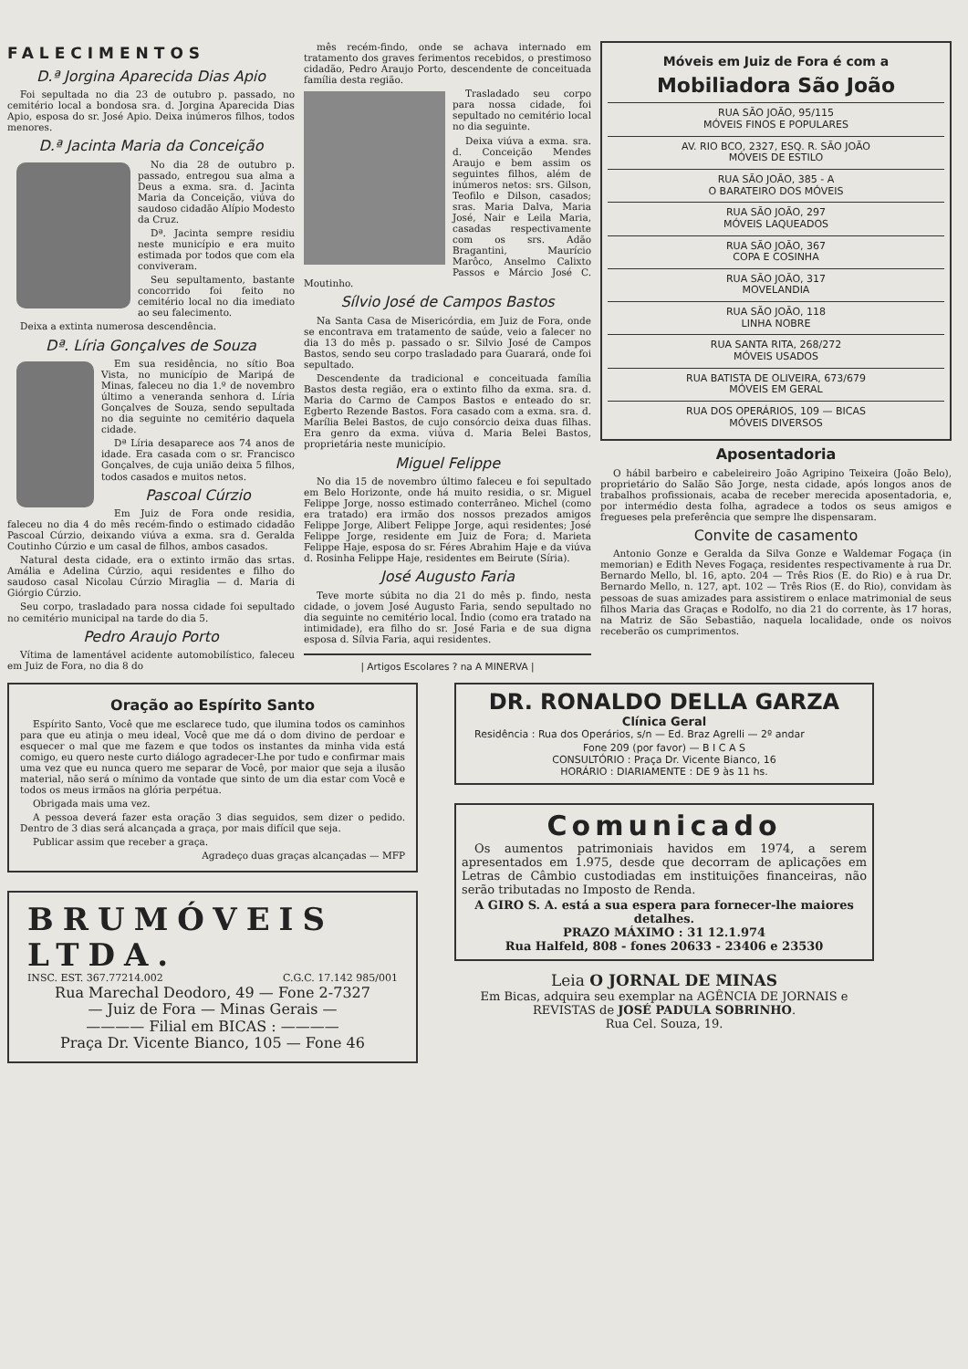FALECIMENTOS
D.ª Jorgina Aparecida Dias Apio
Foi sepultada no dia 23 de outubro p. passado, no cemitério local a bondosa sra. d. Jorgina Aparecida Dias Apio, esposa do sr. José Apio. Deixa inúmeros filhos, todos menores.
D.ª Jacinta Maria da Conceição
No dia 28 de outubro p. passado, entregou sua alma a Deus a exma. sra. d. Jacinta Maria da Conceição, viúva do saudoso cidadão Alípio Modesto da Cruz.
Dª. Jacinta sempre residiu neste município e era muito estimada por todos que com ela conviveram.
Seu sepultamento, bastante concorrido foi feito no cemitério local no dia imediato ao seu falecimento.
Deixa a extinta numerosa descendência.
Dª. Líria Gonçalves de Souza
Em sua residência, no sítio Boa Vista, no município de Maripá de Minas, faleceu no dia 1.º de novembro último a veneranda senhora d. Líria Gonçalves de Souza, sendo sepultada no dia seguinte no cemitério daquela cidade.
Dª Líria desaparece aos 74 anos de idade. Era casada com o sr. Francisco Gonçalves, de cuja união deixa 5 filhos, todos casados e muitos netos.
Pascoal Cúrzio
Em Juiz de Fora onde residia, faleceu no dia 4 do mês recém-findo o estimado cidadão Pascoal Cúrzio, deixando viúva a exma. sra d. Geralda Coutinho Cúrzio e um casal de filhos, ambos casados.
Natural desta cidade, era o extinto irmão das srtas. Amália e Adelina Cúrzio, aqui residentes e filho do saudoso casal Nicolau Cúrzio Miraglia — d. Maria di Giórgio Cúrzio.
Seu corpo, trasladado para nossa cidade foi sepultado no cemitério municipal na tarde do dia 5.
Pedro Araujo Porto
Vítima de lamentável acidente automobilístico, faleceu em Juiz de Fora, no dia 8 do
mês recém-findo, onde se achava internado em tratamento dos graves ferimentos recebidos, o prestimoso cidadão, Pedro Araujo Porto, descendente de conceituada família desta região.
Trasladado seu corpo para nossa cidade, foi sepultado no cemitério local no dia seguinte.
Deixa viúva a exma. sra. d. Conceição Mendes Araujo e bem assim os seguintes filhos, além de inúmeros netos: srs. Gilson, Teofilo e Dilson, casados; sras. Maria Dalva, Maria José, Nair e Leila Maria, casadas respectivamente com os srs. Adão Bragantini, Maurício Marôco, Anselmo Calixto Passos e Márcio José C. Moutinho.
Sílvio José de Campos Bastos
Na Santa Casa de Misericórdia, em Juiz de Fora, onde se encontrava em tratamento de saúde, veio a falecer no dia 13 do mês p. passado o sr. Silvio José de Campos Bastos, sendo seu corpo trasladado para Guarará, onde foi sepultado.
Descendente da tradicional e conceituada família Bastos desta região, era o extinto filho da exma. sra. d. Maria do Carmo de Campos Bastos e enteado do sr. Egberto Rezende Bastos. Fora casado com a exma. sra. d. Marília Belei Bastos, de cujo consórcio deixa duas filhas. Era genro da exma. viúva d. Maria Belei Bastos, proprietária neste município.
Miguel Felippe
No dia 15 de novembro último faleceu e foi sepultado em Belo Horizonte, onde há muito residia, o sr. Miguel Felippe Jorge, nosso estimado conterrâneo. Michel (como era tratado) era irmão dos nossos prezados amigos Felippe Jorge, Alibert Felippe Jorge, aqui residentes; José Felippe Jorge, residente em Juiz de Fora; d. Marieta Felippe Haje, esposa do sr. Féres Abrahim Haje e da viúva d. Rosinha Felippe Haje, residentes em Beirute (Síria).
José Augusto Faria
Teve morte súbita no dia 21 do mês p. findo, nesta cidade, o jovem José Augusto Faria, sendo sepultado no dia seguinte no cemitério local. Índio (como era tratado na intimidade), era filho do sr. José Faria e de sua digna esposa d. Sílvia Faria, aqui residentes.
| Artigos Escolares ? na A MINERVA |
Móveis em Juiz de Fora é com a
Mobiliadora São João
RUA SÃO JOÃO, 95/115
MÓVEIS FINOS E POPULARES
AV. RIO BCO, 2327, ESQ. R. SÃO JOÃO
MÓVEIS DE ESTILO
RUA SÃO JOÃO, 385 - A
O BARATEIRO DOS MÓVEIS
RUA SÃO JOÃO, 297
MÓVEIS LAQUEADOS
RUA SÃO JOÃO, 367
COPA E COSINHA
RUA SÃO JOÃO, 317
MOVELANDIA
RUA SÃO JOÃO, 118
LINHA NOBRE
RUA SANTA RITA, 268/272
MÓVEIS USADOS
RUA BATISTA DE OLIVEIRA, 673/679
MÓVEIS EM GERAL
RUA DOS OPERÁRIOS, 109 — BICAS
MÓVEIS DIVERSOS
Aposentadoria
O hábil barbeiro e cabeleireiro João Agripino Teixeira (João Belo), proprietário do Salão São Jorge, nesta cidade, após longos anos de trabalhos profissionais, acaba de receber merecida aposentadoria, e, por intermédio desta folha, agradece a todos os seus amigos e fregueses pela preferência que sempre lhe dispensaram.
Convite de casamento
Antonio Gonze e Geralda da Silva Gonze e Waldemar Fogaça (in memorian) e Edith Neves Fogaça, residentes respectivamente à rua Dr. Bernardo Mello, bl. 16, apto. 204 — Três Rios (E. do Rio) e à rua Dr. Bernardo Mello, n. 127, apt. 102 — Três Rios (E. do Rio), convidam às pessoas de suas amizades para assistirem o enlace matrimonial de seus filhos Maria das Graças e Rodolfo, no dia 21 do corrente, às 17 horas, na Matriz de São Sebastião, naquela localidade, onde os noivos receberão os cumprimentos.
Oração ao Espírito Santo
Espírito Santo, Você que me esclarece tudo, que ilumina todos os caminhos para que eu atinja o meu ideal, Você que me dá o dom divino de perdoar e esquecer o mal que me fazem e que todos os instantes da minha vida está comigo, eu quero neste curto diálogo agradecer-Lhe por tudo e confirmar mais uma vez que eu nunca quero me separar de Você, por maior que seja a ilusão material, não será o mínimo da vontade que sinto de um dia estar com Você e todos os meus irmãos na glória perpétua.
Obrigada mais uma vez.
A pessoa deverá fazer esta oração 3 dias seguidos, sem dizer o pedido. Dentro de 3 dias será alcançada a graça, por mais difícil que seja.
Publicar assim que receber a graça.
Agradeço duas graças alcançadas — MFP
BRUMÓVEIS LTDA.
INSC. EST. 367.77214.002 C.G.C. 17.142 985/001
Rua Marechal Deodoro, 49 — Fone 2-7327
— Juiz de Fora — Minas Gerais —
———— Filial em BICAS : ————
Praça Dr. Vicente Bianco, 105 — Fone 46
DR. RONALDO DELLA GARZA
Clínica Geral
Residência : Rua dos Operários, s/n — Ed. Braz Agrelli — 2º andar
Fone 209 (por favor) — B I C A S
CONSULTÓRIO : Praça Dr. Vicente Bianco, 16
HORÁRIO : DIARIAMENTE : DE 9 às 11 hs.
Comunicado
Os aumentos patrimoniais havidos em 1974, a serem apresentados em 1.975, desde que decorram de aplicações em Letras de Câmbio custodiadas em instituições financeiras, não serão tributadas no Imposto de Renda.
A GIRO S. A. está a sua espera para fornecer-lhe maiores detalhes.
PRAZO MÁXIMO : 31 12.1.974
Rua Halfeld, 808 - fones 20633 - 23406 e 23530
Leia O JORNAL DE MINAS
Em Bicas, adquira seu exemplar na AGÊNCIA DE JORNAIS e REVISTAS de JOSÉ PADULA SOBRINHO.
Rua Cel. Souza, 19.